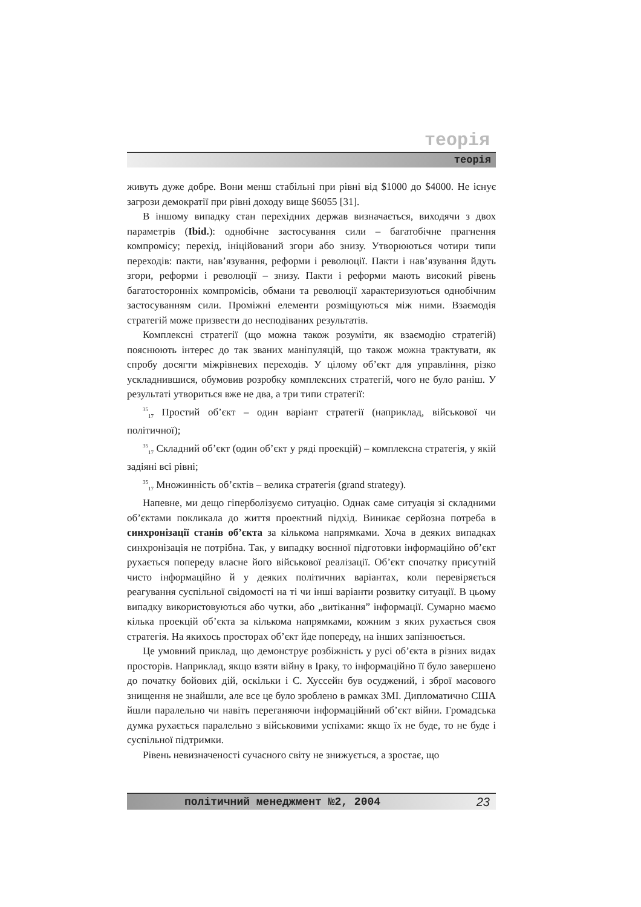теорія
теорія
живуть дуже добре. Вони менш стабільні при рівні від $1000 до $4000. Не існує загрози демократії при рівні доходу вище $6055 [31].
В іншому випадку стан перехідних держав визначається, виходячи з двох параметрів (Ibid.): однобічне застосування сили – багатобічне прагнення компромісу; перехід, ініційований згори або знизу. Утворюються чотири типи переходів: пакти, нав’язування, реформи і революції. Пакти і нав’язування йдуть згори, реформи і революції – знизу. Пакти і реформи мають високий рівень багатосторонніх компромісів, обмани та революції характеризуються однобічним застосуванням сили. Проміжні елементи розміщуються між ними. Взаємодія стратегій може призвести до несподіваних результатів.
Комплексні стратегії (що можна також розуміти, як взаємодію стратегій) пояснюють інтерес до так званих маніпуляцій, що також можна трактувати, як спробу досягти міжрівневих переходів. У цілому об’єкт для управління, різко ускладнившися, обумовив розробку комплексних стратегій, чого не було раніш. У результаті утвориться вже не два, а три типи стратегії:
<sup>35</sup> <sub>17</sub> Простий об’єкт – один варіант стратегії (наприклад, військової чи політичної);
<sup>35</sup> <sub>17</sub> Складний об’єкт (один об’єкт у ряді проекцій) – комплексна стратегія, у якій задіяні всі рівні;
<sup>35</sup> <sub>17</sub> Множинність об’єктів – велика стратегія (grand strategy).
Напевне, ми дещо гіперболізуємо ситуацію. Однак саме ситуація зі складними об’єктами покликала до життя проектний підхід. Виникає серйозна потреба в синхронізації станів об’єкта за кількома напрямками. Хоча в деяких випадках синхронізація не потрібна. Так, у випадку воєнної підготовки інформаційно об’єкт рухається попереду власне його військової реалізації. Об’єкт спочатку присутній чисто інформаційно й у деяких політичних варіантах, коли перевіряється реагування суспільної свідомості на ті чи інші варіанти розвитку ситуації. В цьому випадку використовуються або чутки, або „витікання” інформації. Сумарно маємо кілька проекцій об’єкта за кількома напрямками, кожним з яких рухається своя стратегія. На якихось просторах об’єкт йде попереду, на інших запізнюється.
Це умовний приклад, що демонструє розбіжність у русі об’єкта в різних видах просторів. Наприклад, якщо взяти війну в Іраку, то інформаційно її було завершено до початку бойових дій, оскільки і С. Хуссейн був осуджений, і зброї масового знищення не знайшли, але все це було зроблено в рамках ЗМІ. Дипломатично США йшли паралельно чи навіть переганяючи інформаційний об’єкт війни. Громадська думка рухається паралельно з військовими успіхами: якщо їх не буде, то не буде і суспільної підтримки.
Рівень невизначеності сучасного світу не знижується, а зростає, що
політичний менеджмент №2, 2004 23